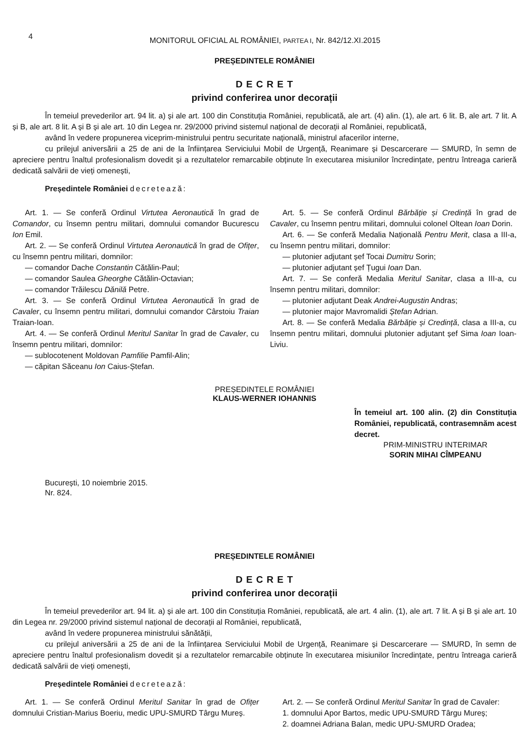4
MONITORUL OFICIAL AL ROMÂNIEI, PARTEA I, Nr. 842/12.XI.2015
PREȘEDINTELE ROMÂNIEI
D E C R E T
privind conferirea unor decorații
În temeiul prevederilor art. 94 lit. a) și ale art. 100 din Constituția României, republicată, ale art. (4) alin. (1), ale art. 6 lit. B, ale art. 7 lit. A și B, ale art. 8 lit. A și B și ale art. 10 din Legea nr. 29/2000 privind sistemul național de decorații al României, republicată,
având în vedere propunerea viceprim-ministrului pentru securitate națională, ministrul afacerilor interne,
cu prilejul aniversării a 25 de ani de la înființarea Serviciului Mobil de Urgență, Reanimare și Descarcerare — SMURD, în semn de apreciere pentru înaltul profesionalism dovedit și a rezultatelor remarcabile obținute în executarea misiunilor încredințate, pentru întreaga carieră dedicată salvării de vieți omenești,
Președintele României decretează:
Art. 1. — Se conferă Ordinul Virtutea Aeronautică în grad de Comandor, cu însemn pentru militari, domnului comandor Bucurescu Ion Emil.
Art. 2. — Se conferă Ordinul Virtutea Aeronautică în grad de Ofițer, cu însemn pentru militari, domnilor:
— comandor Dache Constantin Cătălin-Paul;
— comandor Saulea Gheorghe Cătălin-Octavian;
— comandor Trăilescu Dănilă Petre.
Art. 3. — Se conferă Ordinul Virtutea Aeronautică în grad de Cavaler, cu însemn pentru militari, domnului comandor Cârstoiu Traian Traian-Ioan.
Art. 4. — Se conferă Ordinul Meritul Sanitar în grad de Cavaler, cu însemn pentru militari, domnilor:
— sublocotenent Moldovan Pamfilie Pamfil-Alin;
— căpitan Săceanu Ion Caius-Ștefan.
Art. 5. — Se conferă Ordinul Bărbăție și Credință în grad de Cavaler, cu însemn pentru militari, domnului colonel Oltean Ioan Dorin.
Art. 6. — Se conferă Medalia Națională Pentru Merit, clasa a III-a, cu însemn pentru militari, domnilor:
— plutonier adjutant șef Tocai Dumitru Sorin;
— plutonier adjutant șef Țugui Ioan Dan.
Art. 7. — Se conferă Medalia Meritul Sanitar, clasa a III-a, cu însemn pentru militari, domnilor:
— plutonier adjutant Deak Andrei-Augustin Andras;
— plutonier major Mavromalidi Ștefan Adrian.
Art. 8. — Se conferă Medalia Bărbăție și Credință, clasa a III-a, cu însemn pentru militari, domnului plutonier adjutant șef Sima Ioan Ioan-Liviu.
PREȘEDINTELE ROMÂNIEI
KLAUS-WERNER IOHANNIS
În temeiul art. 100 alin. (2) din Constituția României, republicată, contrasemnăm acest decret.
PRIM-MINISTRU INTERIMAR
SORIN MIHAI CÎMPEANU
București, 10 noiembrie 2015.
Nr. 824.
PREȘEDINTELE ROMÂNIEI
D E C R E T
privind conferirea unor decorații
În temeiul prevederilor art. 94 lit. a) și ale art. 100 din Constituția României, republicată, ale art. 4 alin. (1), ale art. 7 lit. A și B și ale art. 10 din Legea nr. 29/2000 privind sistemul național de decorații al României, republicată,
având în vedere propunerea ministrului sănătății,
cu prilejul aniversării a 25 de ani de la înființarea Serviciului Mobil de Urgență, Reanimare și Descarcerare — SMURD, în semn de apreciere pentru înaltul profesionalism dovedit și a rezultatelor remarcabile obținute în executarea misiunilor încredințate, pentru întreaga carieră dedicată salvării de vieți omenești,
Președintele României decretează:
Art. 1. — Se conferă Ordinul Meritul Sanitar în grad de Ofițer domnului Cristian-Marius Boeriu, medic UPU-SMURD Târgu Mureș.
Art. 2. — Se conferă Ordinul Meritul Sanitar în grad de Cavaler:
1. domnului Apor Bartos, medic UPU-SMURD Târgu Mureș;
2. doamnei Adriana Balan, medic UPU-SMURD Oradea;